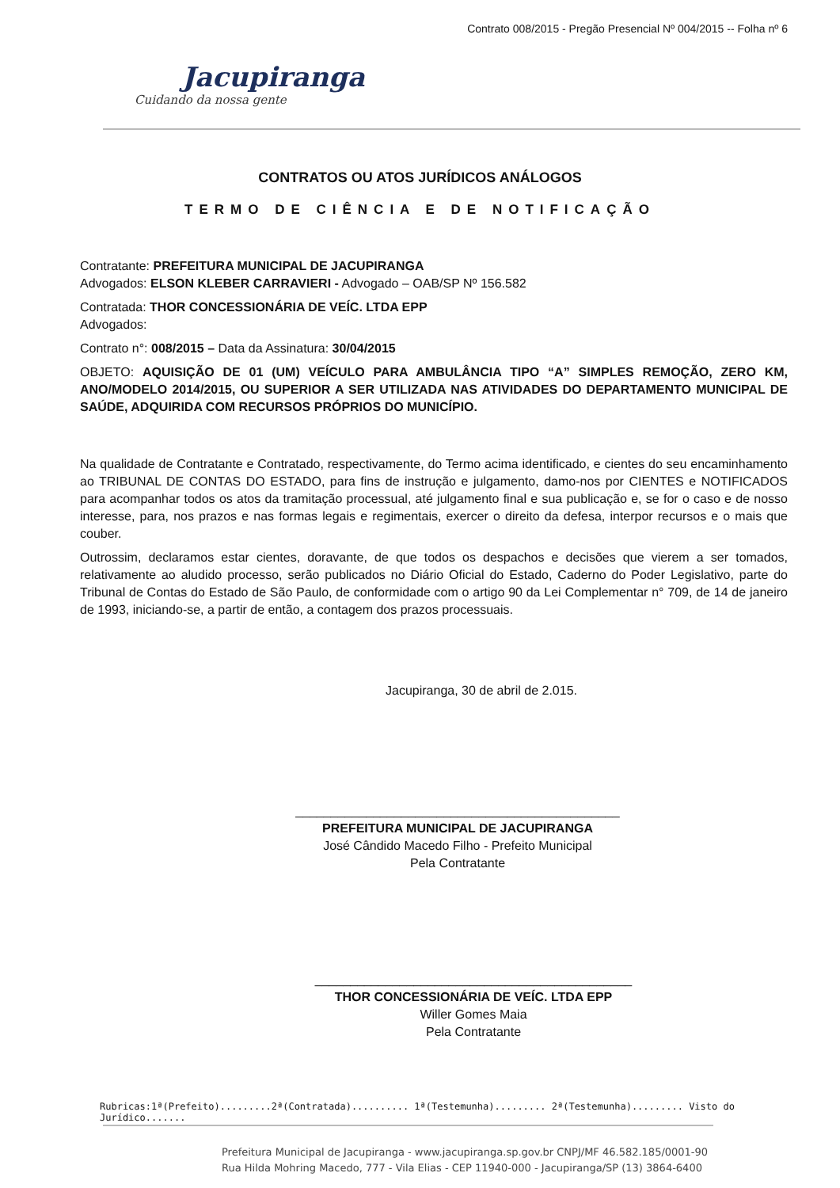Contrato 008/2015 - Pregão Presencial Nº 004/2015 -- Folha nº 6
Jacupiranga
Cuidando da nossa gente
CONTRATOS OU ATOS JURÍDICOS ANÁLOGOS
TERMO DE CIÊNCIA E DE NOTIFICAÇÃO
Contratante: PREFEITURA MUNICIPAL DE JACUPIRANGA
Advogados: ELSON KLEBER CARRAVIERI - Advogado – OAB/SP Nº 156.582
Contratada: THOR CONCESSIONÁRIA DE VEÍC. LTDA EPP
Advogados:
Contrato n°: 008/2015 – Data da Assinatura: 30/04/2015
OBJETO: AQUISIÇÃO DE 01 (UM) VEÍCULO PARA AMBULÂNCIA TIPO “A” SIMPLES REMOÇÃO, ZERO KM, ANO/MODELO 2014/2015, OU SUPERIOR A SER UTILIZADA NAS ATIVIDADES DO DEPARTAMENTO MUNICIPAL DE SAÚDE, ADQUIRIDA COM RECURSOS PRÓPRIOS DO MUNICÍPIO.
Na qualidade de Contratante e Contratado, respectivamente, do Termo acima identificado, e cientes do seu encaminhamento ao TRIBUNAL DE CONTAS DO ESTADO, para fins de instrução e julgamento, damo-nos por CIENTES e NOTIFICADOS para acompanhar todos os atos da tramitação processual, até julgamento final e sua publicação e, se for o caso e de nosso interesse, para, nos prazos e nas formas legais e regimentais, exercer o direito da defesa, interpor recursos e o mais que couber.
Outrossim, declaramos estar cientes, doravante, de que todos os despachos e decisões que vierem a ser tomados, relativamente ao aludido processo, serão publicados no Diário Oficial do Estado, Caderno do Poder Legislativo, parte do Tribunal de Contas do Estado de São Paulo, de conformidade com o artigo 90 da Lei Complementar n° 709, de 14 de janeiro de 1993, iniciando-se, a partir de então, a contagem dos prazos processuais.
Jacupiranga, 30 de abril de 2.015.
______________________________________________
PREFEITURA MUNICIPAL DE JACUPIRANGA
José Cândido Macedo Filho - Prefeito Municipal
Pela Contratante
_____________________________________________
THOR CONCESSIONÁRIA DE VEÍC. LTDA EPP
Willer Gomes Maia
Pela Contratante
Rubricas:1ª(Prefeito).........2ª(Contratada).......... 1ª(Testemunha)......... 2ª(Testemunha)......... Visto do Jurídico.......
Prefeitura Municipal de Jacupiranga - www.jacupiranga.sp.gov.br CNPJ/MF 46.582.185/0001-90
Rua Hilda Mohring Macedo, 777 - Vila Elias - CEP 11940-000 - Jacupiranga/SP (13) 3864-6400